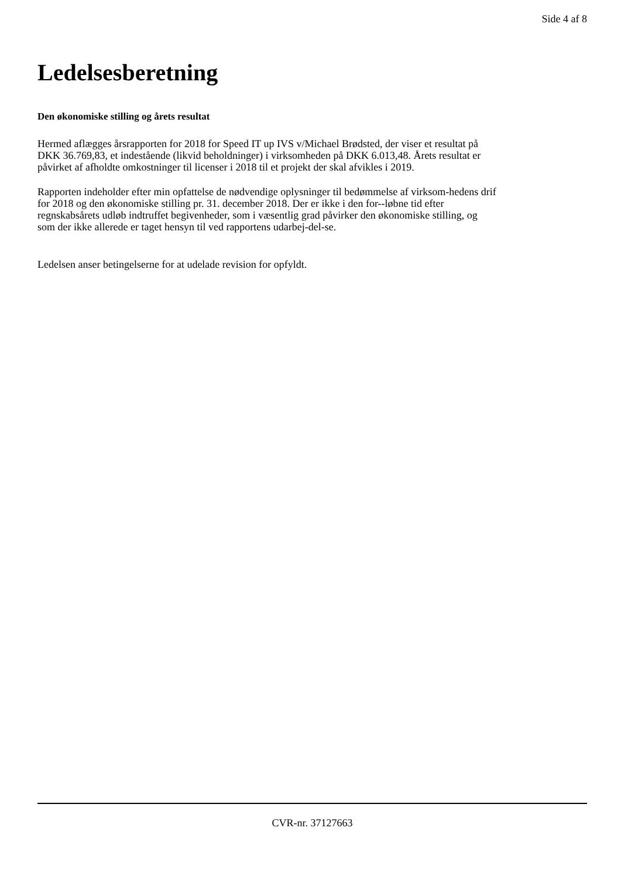Side 4 af 8
Ledelsesberetning
Den økonomiske stilling og årets resultat
Hermed aflægges årsrapporten for 2018 for Speed IT up IVS v/Michael Brødsted, der viser et resultat på
DKK 36.769,83, et indestående (likvid beholdninger) i virksomheden på DKK 6.013,48. Årets resultat er
påvirket af afholdte omkostninger til licenser i 2018 til et projekt der skal afvikles i 2019.
Rapporten indeholder efter min opfattelse de nødvendige oplysninger til bedømmelse af virksom-hedens drif
for 2018 og den økonomiske stilling pr. 31. december 2018. Der er ikke i den for--løbne tid efter
regnskabsårets udløb indtruffet begivenheder, som i væsentlig grad påvirker den økonomiske stilling, og
som der ikke allerede er taget hensyn til ved rapportens udarbej-del-se.
Ledelsen anser betingelserne for at udelade revision for opfyldt.
CVR-nr. 37127663